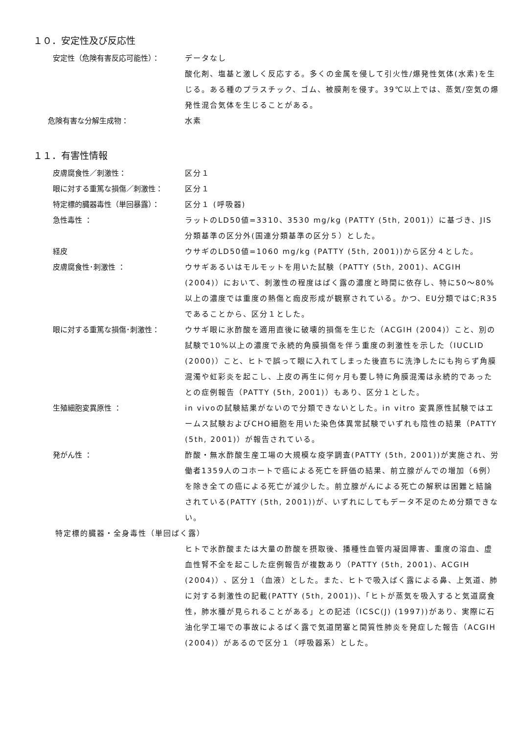１０．安定性及び反応性
安定性（危険有害反応可能性）： データなし
酸化剤、塩基と激しく反応する。多くの金属を侵して引火性/爆発性気体(水素)を生じる。ある種のプラスチック、ゴム、被膜剤を侵す。39℃以上では、蒸気/空気の爆発性混合気体を生じることがある。
危険有害な分解生成物： 水素
１１．有害性情報
皮膚腐食性／刺激性： 区分１
眼に対する重篤な損傷／刺激性： 区分１
特定標的臓器毒性（単回暴露）： 区分１ (呼吸器)
急性毒性 ： ラットのLD50値=3310、3530 mg/kg (PATTY (5th, 2001)）に基づき、JIS分類基準の区分外(国連分類基準の区分５）とした。
経皮 ウサギのLD50値=1060 mg/kg (PATTY (5th, 2001))から区分４とした。
皮膚腐食性･刺激性 ： ウサギあるいはモルモットを用いた試験（PATTY (5th, 2001)、ACGIH (2004)）において、刺激性の程度はばく露の濃度と時間に依存し、特に50～80%以上の濃度では重度の熱傷と痂皮形成が観察されている。かつ、EU分類ではC;R35であることから、区分１とした。
眼に対する重篤な損傷･刺激性： ウサギ眼に氷酢酸を適用直後に破壊的損傷を生じた（ACGIH (2004)）こと、別の試験で10%以上の濃度で永続的角膜損傷を伴う重度の刺激性を示した（IUCLID (2000)）こと、ヒトで誤って眼に入れてしまった後直ちに洗浄したにも拘らず角膜混濁や虹彩炎を起こし、上皮の再生に何ヶ月も要し特に角膜混濁は永続的であったとの症例報告（PATTY (5th, 2001)）もあり、区分１とした。
生殖細胞変異原性 ： in vivoの試験結果がないので分類できないとした。in vitro 変異原性試験ではエームス試験およびCHO細胞を用いた染色体異常試験でいずれも陰性の結果（PATTY (5th, 2001)）が報告されている。
発がん性 ： 酢酸・無水酢酸生産工場の大規模な疫学調査(PATTY (5th, 2001))が実施され、労働者1359人のコホートで癌による死亡を評価の結果、前立腺がんでの増加（6例）を除き全ての癌による死亡が減少した。前立腺がんによる死亡の解釈は困難と結論されている(PATTY (5th, 2001))が、いずれにしてもデータ不足のため分類できない。
特定標的臓器・全身毒性（単回ばく露）
ヒトで氷酢酸または大量の酢酸を摂取後、播種性血管内凝固障害、重度の溶血、虚血性腎不全を起こした症例報告が複数あり（PATTY (5th, 2001)、ACGIH (2004)）、区分１（血液）とした。また、ヒトで吸入ばく露による鼻、上気道、肺に対する刺激性の記載(PATTY (5th, 2001))、「ヒトが蒸気を吸入すると気道腐食性，肺水腫が見られることがある」との記述（ICSC(J) (1997))があり、実際に石油化学工場での事故によるばく露で気道閉塞と間質性肺炎を発症した報告（ACGIH (2004)）があるので区分１（呼吸器系）とした。